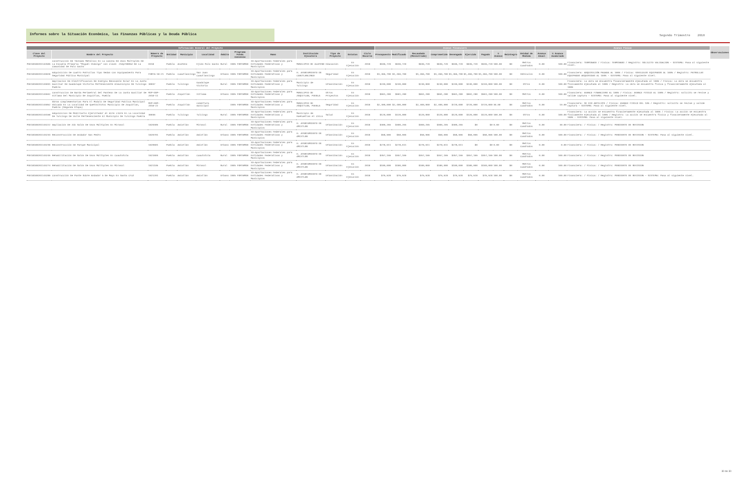Informes sobre la Situación Económica, las Finanzas Públicas y la Deuda Pública
Segundo Trimestre 2018
| Información General del Proyecto | | | | | | | | | | | | | Avance Financiero | | | | | | | | | | Avance Físico | | | Observaciones |
| --- | --- | --- | --- | --- | --- | --- | --- | --- | --- | --- | --- | --- | --- | --- | --- | --- | --- | --- | --- | --- | --- | --- | --- | --- | --- | --- |
| Clave del Proyecto | Nombre del Proyecto | Número de Proyecto | Entidad | Municipio | Localidad | Ámbito | Programa Fondo Convenio | Ramo | Institución Ejecutora | Tipo de Proyecto | Estatus | Ciclo Recurso | Presupuesto | Modificado | Recaudado (Ministrado) | Comprometido | Devengado | Ejercido | Pagado | % Avance | Reintegro | Unidad de Medida | Avance Anual | % Avance Acumulado | | |
| PUE18180201142605 | Construcción De Techado Metálico En La Cancha De Usos Múltiples De La Escuela Primaria "Miguel Hidalgo" Con Clave: 21epr0005d De La Comunidad De Palo Gacho | 0318 | Puebla | Acateno | Ejido Palo Gacho | Rural | I005 FORTAMUN | 33-Aportaciones Federales para Entidades Federativas y Municipios | MUNICIPIO DE ACATENO | Educación | En Ejecución | 2018 | $939,720 | $939,720 | $939,720 | $939,720 | $939,720 | $939,720 | $939,720 | 100.00 | $0 | Metros Cuadrados | 0.00 | 100.00 | Financiera: TERMINADO / Física: TERMINADO / Registro: SOLICITO VALIDACION - SISTEMA: Pasa al siguiente nivel. | |
| PUE18180201143028 | Adquisición De Cuatro Patrullas Tipo Sedan Con Equipamiento Para Seguridad Pública Municipal | FORTA-18-21 | Puebla | Cuautlancingo | San Juan Cuautlancingo | Urbano | I005 FORTAMUN | 33-Aportaciones Federales para Entidades Federativas y Municipios | H. AYUNTAMIENTO DE CUAUTLANCINGO | Seguridad | En Ejecución | 2018 | $1,466,700 | $1,466,700 | $1,466,700 | $1,466,700 | $1,466,700 | $1,466,700 | $1,466,700 | 100.00 | $0 | Vehículos | 0.00 | 100.00 | Financiera: ADQUISICIÓN PAGADA AL 100% / Física: VEHICULOS EQUIPADOS AL 100% / Registro: PATRULLAS EQUIPADAS ADQUIRIDAS AL 100% - SISTEMA: Pasa al siguiente nivel. | |
| PUE18180201143031 | Ampliacion De Electrificacion De Energia Renovable Solar En La Junta Auxiliar De Guadalupe Victoria Perteneciente Almunicipio De Tulcingo Puebla | 30037 | Puebla | Tulcingo | Guadalupe Victoria | Rural | I005 FORTAMUN | 33-Aportaciones Federales para Entidades Federativas y Municipios | Municipio de Tulcingo | Urbanización | En Ejecución | 2018 | $240,000 | $240,000 | $240,000 | $240,000 | $240,000 | $240,000 | $240,000 | 100.00 | $0 | Otros | 0.00 | 100.00 | Financiera: La obra se encuentra financieramente ejecutada al 100% / Física: La obra se encuentra físicamente ejecutada al 100% / Registro: La obra se encuentra fisica y financieramente ejecutada al 100% | |
| PUE18180201143042 | Construccion De Barda Perimetral Del Panteon De La Junta Auxiliar De Xitlama Del Municipio De Zoquitlan, Puebla | MZP-DOP-2018-11 | Puebla | Zoquitlán | Xitlama | Urbano | I005 FORTAMUN | 33-Aportaciones Federales para Entidades Federativas y Municipios | MUNICIPIO DE ZOQUITLAN, PUEBLA | Otros Proyectos | En Ejecución | 2018 | $991,280 | $991,280 | $991,280 | $991,280 | $991,280 | $991,280 | $991,280 | 100.00 | $0 | Metros | 0.00 | 100.00 | Financiera: AVANCE FINANCIERO AL 100% / Física: AVANCE FISICO AL 100% / Registro: solicito se revise y valide captura - SISTEMA: Pasa al siguiente nivel. | |
| PUE18180201143052 | Obras Complementarias Para El Modulo De Seguridad Publica Municipal Ubicada En La Localidad De Quetzaltotoc Municipio De Zoquitlan, Puebla (Segunda Etapa) | MZP-DOP-2018-22 | Puebla | Zoquitlán | Cobertura municipal | | I005 FORTAMUN | 33-Aportaciones Federales para Entidades Federativas y Municipios | MUNICIPIO DE ZOQUITLAN, PUEBLA | Seguridad | En Ejecución | 2018 | $2,400,000 | $2,400,000 | $2,400,000 | $2,400,000 | $720,000 | $720,000 | $720,000 | 30.00 | $0 | Metros Cuadrados | 0.00 | 10.00 | Financiera: SE DIO ANTICIPO / Física: AVANCE FISICO DEL 10% / Registro: solicito se revise y valide captura - SISTEMA: Pasa al siguiente nivel. | |
| PUE18180201143198 | Adquisicion De Mobiliario Ejercitador Al Aire Libre En La Localidad De Tulcingo De Valle Pertenenciente Al Municipio De Tulcingo Puebla | 30036 | Puebla | Tulcingo | Tulcingo | Rural | I005 FORTAMUN | 33-Aportaciones Federales para Entidades Federativas y Municipios | Municipio de Huehuetlan el Chico | Salud | En Ejecución | 2018 | $120,000 | $120,000 | $120,000 | $120,000 | $120,000 | $120,000 | $120,000 | 100.00 | $0 | Otros | 0.00 | 100.00 | Financiera: La acción se encuentra finacieramente ejecutada al 100% / Física: La acción se encuentra físicamente ejecutada al 100% / Registro: La acción se encuentra fisica y finacieramente ejecutada al 100% - SISTEMA: Pasa al siguiente nivel. | |
| PUE18180201143222 | Ampliación De 2do Salón De Usos Múltiples En Mirasol | 1820305 | Puebla | Amixtlán | Mirasol | Rural | I005 FORTAMUN | 33-Aportaciones Federales para Entidades Federativas y Municipios | H. AYUNTAMIENTO DE AMIXTLÁN | Urbanización | En Ejecución | 2018 | $300,265 | $300,265 | $300,265 | $300,265 | $300,265 | $0 | $0 | 0.00 | $0 | Metros Cuadrados | 0.00 | 30.00 | Financiera: / Física: / Registro: PENDIENTE DE REVISION | |
| PUE18180201143233 | Reconstrucción De Andador San Pedro | 1820701 | Puebla | Amixtlán | Amixtlán | Urbano | I005 FORTAMUN | 33-Aportaciones Federales para Entidades Federativas y Municipios | H. AYUNTAMIENTO DE AMIXTLÁN | Urbanización | En Ejecución | 2018 | $58,996 | $58,996 | $58,996 | $58,996 | $58,996 | $58,996 | $58,996 | 100.00 | $0 | Metros Cuadrados | 0.00 | 100.00 | Financiera: / Física: / Registro: PENDIENTE DE REVISION - SISTEMA: Pasa al siguiente nivel. | |
| PUE18180201143239 | Reconstrucción De Parque Municipal | 1820901 | Puebla | Amixtlán | Amixtlán | Urbano | I005 FORTAMUN | 33-Aportaciones Federales para Entidades Federativas y Municipios | H. AYUNTAMIENTO DE AMIXTLÁN | Urbanización | En Ejecución | 2018 | $278,611 | $278,611 | $278,611 | $278,611 | $278,611 | $0 | $0 | 0.00 | $0 | Metros Cuadrados | 0.00 | 0.00 | Financiera: / Física: / Registro: PENDIENTE DE REVISION | |
| PUE18180201143245 | Rehabilitación De Salón De Usos Múltiples En Cuautotola | 1821003 | Puebla | Amixtlán | Cuautotola | Rural | I005 FORTAMUN | 33-Aportaciones Federales para Entidades Federativas y Municipios | H. AYUNTAMIENTO DE AMIXTLÁN | Urbanización | En Ejecución | 2018 | $357,169 | $357,169 | $357,169 | $357,169 | $357,169 | $357,169 | $357,169 | 100.00 | $0 | Metros Cuadrados | 0.00 | 100.00 | Financiera: / Física: / Registro: PENDIENTE DE REVISION | |
| PUE18180201143274 | Rehabilitación De Salón De Usos Múltiples En Mirasol | 1821105 | Puebla | Amixtlán | Mirasol | Rural | I005 FORTAMUN | 33-Aportaciones Federales para Entidades Federativas y Municipios | H. AYUNTAMIENTO DE AMIXTLAN | Urbanización | En Ejecución | 2018 | $180,000 | $180,000 | $180,000 | $180,000 | $180,000 | $180,000 | $180,000 | 100.00 | $0 | Metros Cuadrados | 0.00 | 100.00 | Financiera: / Física: / Registro: PENDIENTE DE REVISION | |
| PUE18180201143289 | Construcción De Punte Sobre Andador 5 De Mayo En Santa Cruz | 1821201 | Puebla | Amixtlán | Amixtlán | Urbano | I005 FORTAMUN | 33-Aportaciones Federales para Entidades Federativas y Municipios | H. AYUNTAMIENTO DE AMIXTLAN | Urbanización | En Ejecución | 2018 | $79,928 | $79,928 | $79,928 | $79,928 | $79,928 | $79,928 | $79,928 | 100.00 | $0 | Metros Cuadrados | 0.00 | 100.00 | Financiera: / Física: / Registro: PENDIENTE DE REVISION - SISTEMA: Pasa al siguiente nivel. | |
30 de 30